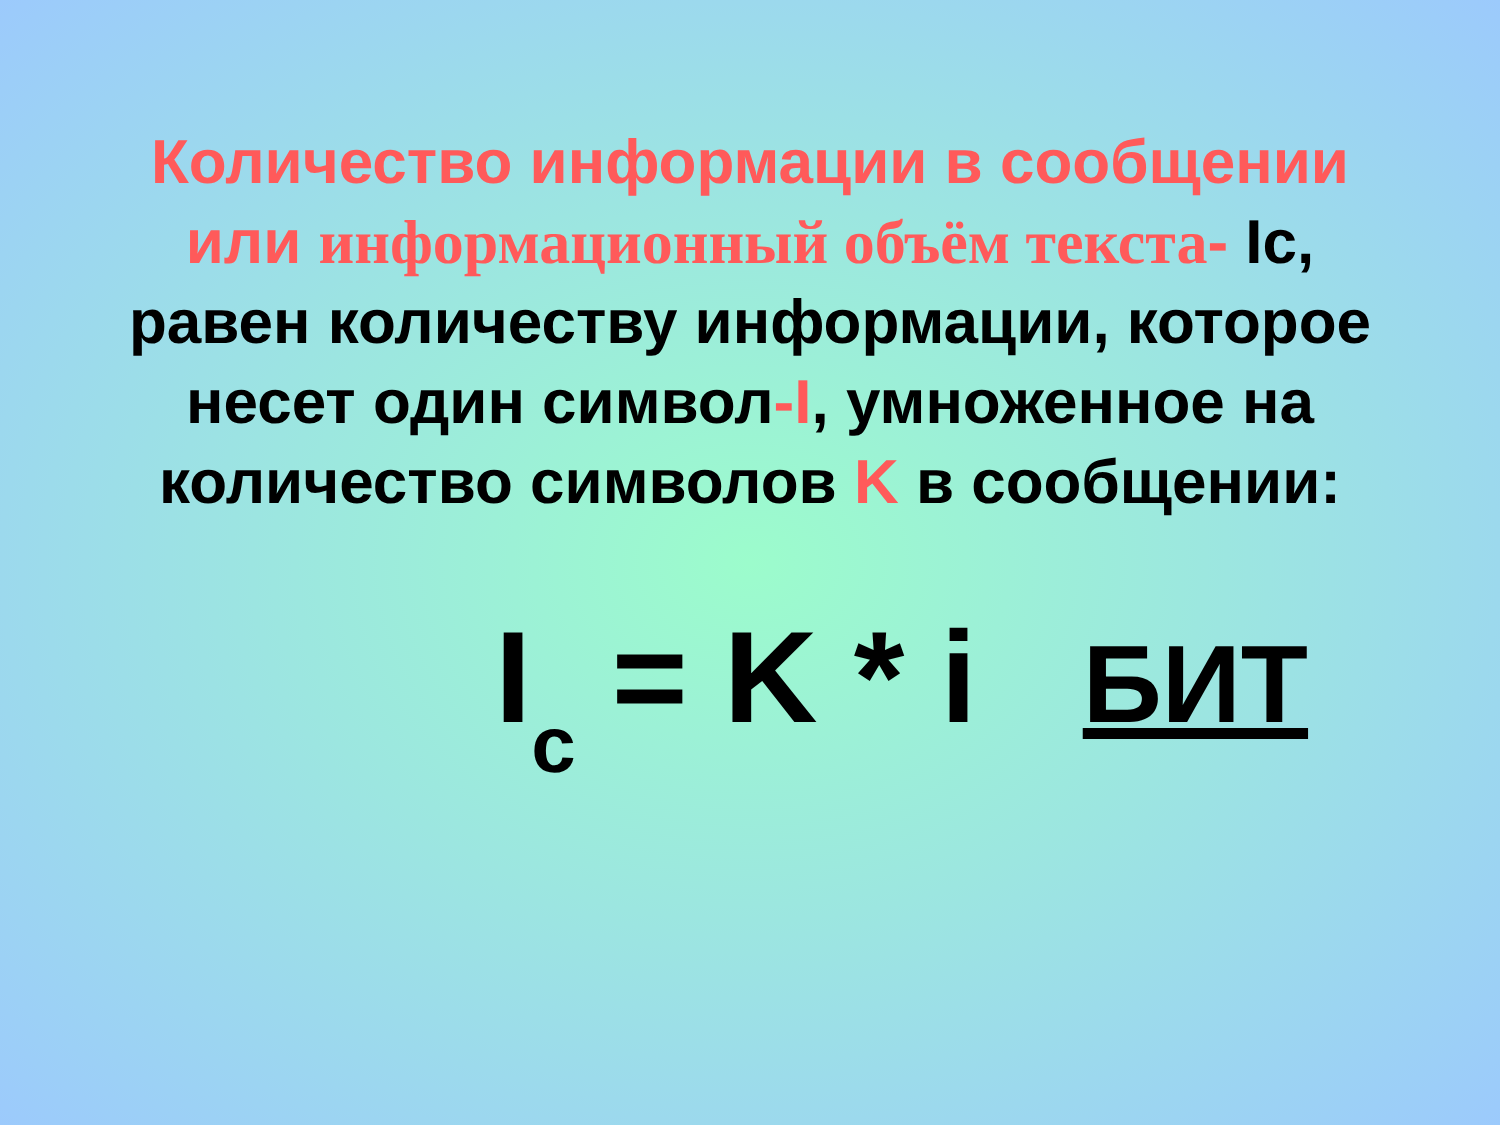Количество информации в сообщении
или информационный объём текста- Ic,
равен количеству информации, которое
несет один символ-I, умноженное на
количество символов K в сообщении:
I<sub>c</sub> = K * i БИТ